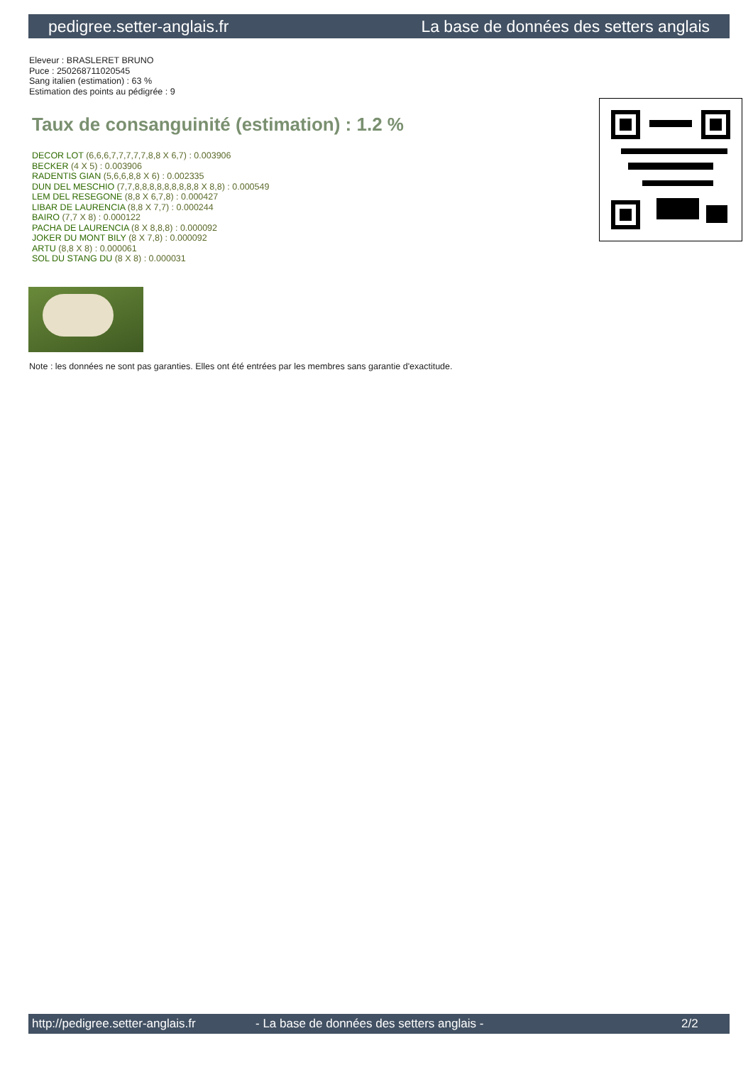pedigree.setter-anglais.fr La base de données des setters anglais
Eleveur : BRASLERET BRUNO
Puce : 250268711020545
Sang italien (estimation) : 63 %
Estimation des points au pédigrée : 9
Taux de consanguinité (estimation) : 1.2 %
DECOR LOT (6,6,6,7,7,7,7,7,8,8 X 6,7) : 0.003906
BECKER (4 X 5) : 0.003906
RADENTIS GIAN (5,6,6,8,8 X 6) : 0.002335
DUN DEL MESCHIO (7,7,8,8,8,8,8,8,8,8,8 X 8,8) : 0.000549
LEM DEL RESEGONE (8,8 X 6,7,8) : 0.000427
LIBAR DE LAURENCIA (8,8 X 7,7) : 0.000244
BAIRO (7,7 X 8) : 0.000122
PACHA DE LAURENCIA (8 X 8,8,8) : 0.000092
JOKER DU MONT BILY (8 X 7,8) : 0.000092
ARTU (8,8 X 8) : 0.000061
SOL DU STANG DU (8 X 8) : 0.000031
Note : les données ne sont pas garanties. Elles ont été entrées par les membres sans garantie d'exactitude.
http://pedigree.setter-anglais.fr - La base de données des setters anglais - 2/2